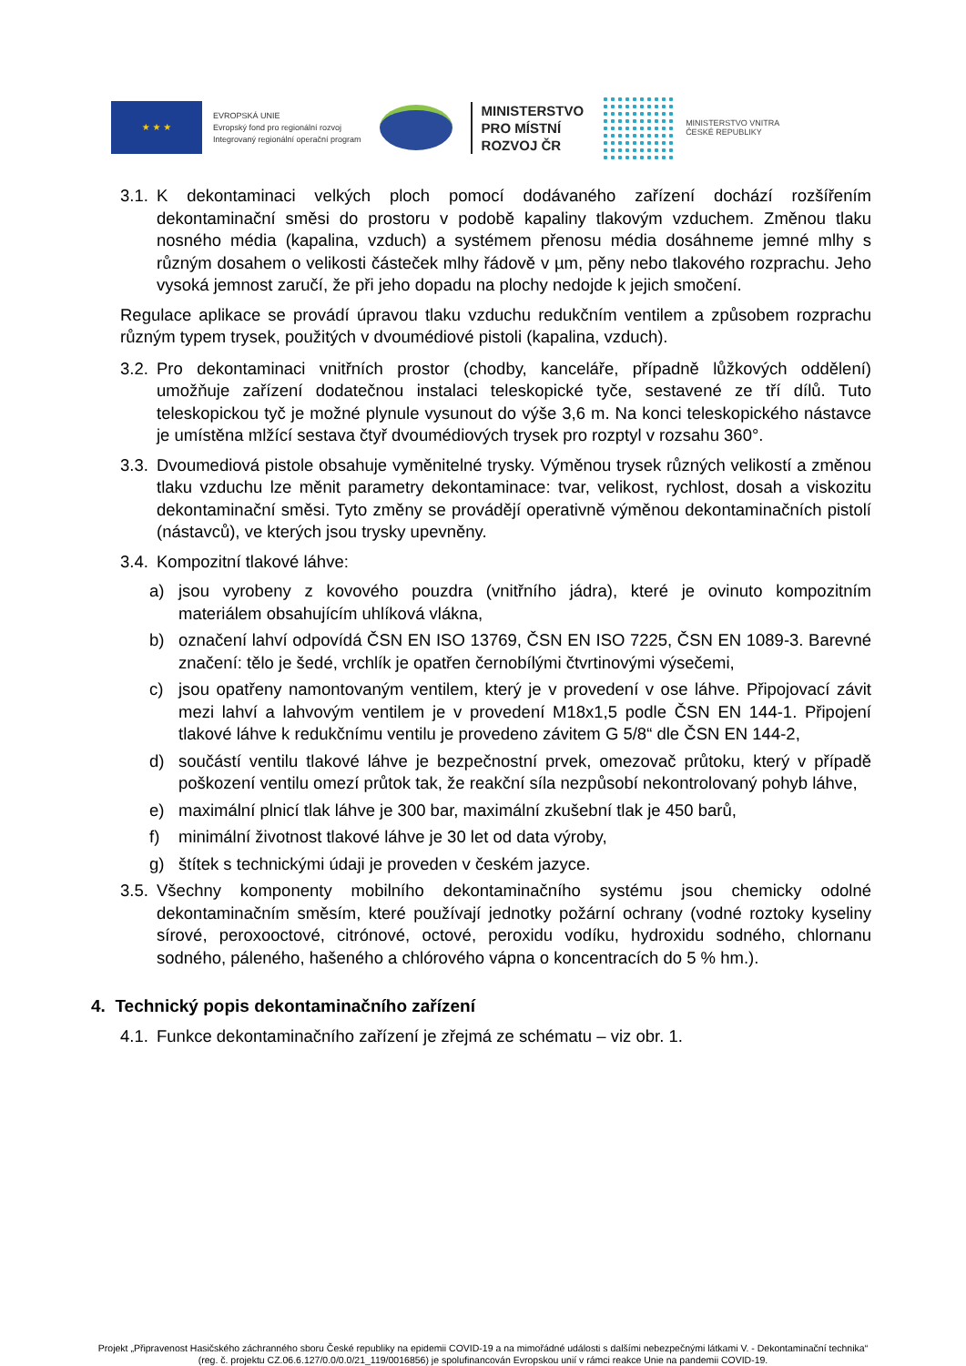★ ★ ★
EVROPSKÁ UNIE
Evropský fond pro regionální rozvoj
Integrovaný regionální operační program
MINISTERSTVO
PRO MÍSTNÍ
ROZVOJ ČR
MINISTERSTVO VNITRA
ČESKÉ REPUBLIKY
3.1.
K dekontaminaci velkých ploch pomocí dodávaného zařízení dochází rozšířením dekontaminační směsi do prostoru v podobě kapaliny tlakovým vzduchem. Změnou tlaku nosného média (kapalina, vzduch) a systémem přenosu média dosáhneme jemné mlhy s různým dosahem o velikosti částeček mlhy řádově v µm, pěny nebo tlakového rozprachu. Jeho vysoká jemnost zaručí, že při jeho dopadu na plochy nedojde k jejich smočení.
Regulace aplikace se provádí úpravou tlaku vzduchu redukčním ventilem a způsobem rozprachu různým typem trysek, použitých v dvoumédiové pistoli (kapalina, vzduch).
3.2.
Pro dekontaminaci vnitřních prostor (chodby, kanceláře, případně lůžkových oddělení) umožňuje zařízení dodatečnou instalaci teleskopické tyče, sestavené ze tří dílů. Tuto teleskopickou tyč je možné plynule vysunout do výše 3,6 m. Na konci teleskopického nástavce je umístěna mlžící sestava čtyř dvoumédiových trysek pro rozptyl v rozsahu 360°.
3.3.
Dvoumediová pistole obsahuje vyměnitelné trysky. Výměnou trysek různých velikostí a změnou tlaku vzduchu lze měnit parametry dekontaminace: tvar, velikost, rychlost, dosah a viskozitu dekontaminační směsi. Tyto změny se provádějí operativně výměnou dekontaminačních pistolí (nástavců), ve kterých jsou trysky upevněny.
3.4.
Kompozitní tlakové láhve:
a) jsou vyrobeny z kovového pouzdra (vnitřního jádra), které je ovinuto kompozitním materiálem obsahujícím uhlíková vlákna,
b) označení lahví odpovídá ČSN EN ISO 13769, ČSN EN ISO 7225, ČSN EN 1089-3. Barevné značení: tělo je šedé, vrchlík je opatřen černobílými čtvrtinovými výsečemi,
c) jsou opatřeny namontovaným ventilem, který je v provedení v ose láhve. Připojovací závit mezi lahví a lahvovým ventilem je v provedení M18x1,5 podle ČSN EN 144-1. Připojení tlakové láhve k redukčnímu ventilu je provedeno závitem G 5/8“ dle ČSN EN 144-2,
d) součástí ventilu tlakové láhve je bezpečnostní prvek, omezovač průtoku, který v případě poškození ventilu omezí průtok tak, že reakční síla nezpůsobí nekontrolovaný pohyb láhve,
e) maximální plnicí tlak láhve je 300 bar, maximální zkušební tlak je 450 barů,
f) minimální životnost tlakové láhve je 30 let od data výroby,
g) štítek s technickými údaji je proveden v českém jazyce.
3.5.
Všechny komponenty mobilního dekontaminačního systému jsou chemicky odolné dekontaminačním směsím, které používají jednotky požární ochrany (vodné roztoky kyseliny sírové, peroxooctové, citrónové, octové, peroxidu vodíku, hydroxidu sodného, chlornanu sodného, páleného, hašeného a chlórového vápna o koncentracích do 5 % hm.).
4. Technický popis dekontaminačního zařízení
4.1.
Funkce dekontaminačního zařízení je zřejmá ze schématu – viz obr. 1.
Projekt „Připravenost Hasičského záchranného sboru České republiky na epidemii COVID-19 a na mimořádné události s dalšími nebezpečnými látkami V. - Dekontaminační technika“ (reg. č. projektu CZ.06.6.127/0.0/0.0/21_119/0016856) je spolufinancován Evropskou unií v rámci reakce Unie na pandemii COVID-19.